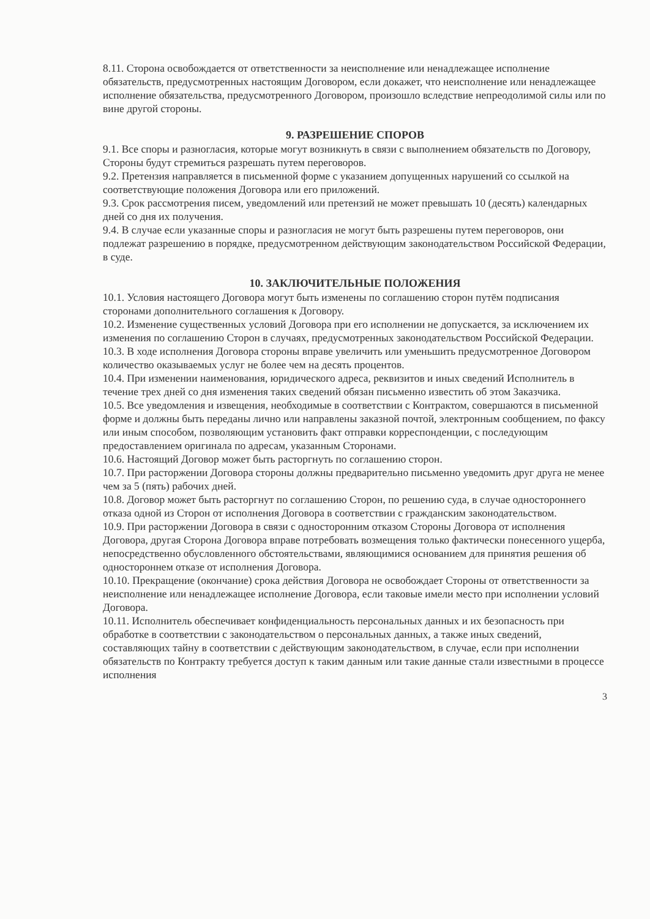8.11. Сторона освобождается от ответственности за неисполнение или ненадлежащее исполнение обязательств, предусмотренных настоящим Договором, если докажет, что неисполнение или ненадлежащее исполнение обязательства, предусмотренного Договором, произошло вследствие непреодолимой силы или по вине другой стороны.
9. РАЗРЕШЕНИЕ СПОРОВ
9.1. Все споры и разногласия, которые могут возникнуть в связи с выполнением обязательств по Договору, Стороны будут стремиться разрешать путем переговоров.
9.2. Претензия направляется в письменной форме с указанием допущенных нарушений со ссылкой на соответствующие положения Договора или его приложений.
9.3. Срок рассмотрения писем, уведомлений или претензий не может превышать 10 (десять) календарных дней со дня их получения.
9.4. В случае если указанные споры и разногласия не могут быть разрешены путем переговоров, они подлежат разрешению в порядке, предусмотренном действующим законодательством Российской Федерации, в суде.
10. ЗАКЛЮЧИТЕЛЬНЫЕ ПОЛОЖЕНИЯ
10.1. Условия настоящего Договора могут быть изменены по соглашению сторон путём подписания сторонами дополнительного соглашения к Договору.
10.2. Изменение существенных условий Договора при его исполнении не допускается, за исключением их изменения по соглашению Сторон в случаях, предусмотренных законодательством Российской Федерации.
10.3. В ходе исполнения Договора стороны вправе увеличить или уменьшить предусмотренное Договором количество оказываемых услуг не более чем на десять процентов.
10.4. При изменении наименования, юридического адреса, реквизитов и иных сведений Исполнитель в течение трех дней со дня изменения таких сведений обязан письменно известить об этом Заказчика.
10.5. Все уведомления и извещения, необходимые в соответствии с Контрактом, совершаются в письменной форме и должны быть переданы лично или направлены заказной почтой, электронным сообщением, по факсу или иным способом, позволяющим установить факт отправки корреспонденции, с последующим предоставлением оригинала по адресам, указанным Сторонами.
10.6. Настоящий Договор может быть расторгнуть по соглашению сторон.
10.7. При расторжении Договора стороны должны предварительно письменно уведомить друг друга не менее чем за 5 (пять) рабочих дней.
10.8. Договор может быть расторгнут по соглашению Сторон, по решению суда, в случае одностороннего отказа одной из Сторон от исполнения Договора в соответствии с гражданским законодательством.
10.9. При расторжении Договора в связи с односторонним отказом Стороны Договора от исполнения Договора, другая Сторона Договора вправе потребовать возмещения только фактически понесенного ущерба, непосредственно обусловленного обстоятельствами, являющимися основанием для принятия решения об одностороннем отказе от исполнения Договора.
10.10. Прекращение (окончание) срока действия Договора не освобождает Стороны от ответственности за неисполнение или ненадлежащее исполнение Договора, если таковые имели место при исполнении условий Договора.
10.11. Исполнитель обеспечивает конфиденциальность персональных данных и их безопасность при обработке в соответствии с законодательством о персональных данных, а также иных сведений, составляющих тайну в соответствии с действующим законодательством, в случае, если при исполнении обязательств по Контракту требуется доступ к таким данным или такие данные стали известными в процессе исполнения
3